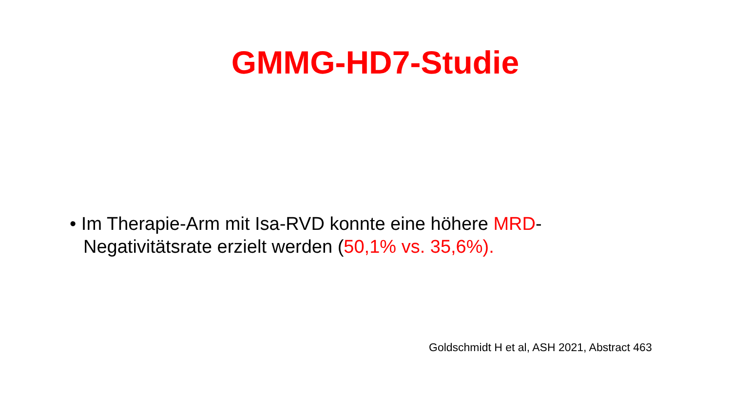GMMG-HD7-Studie
• Im Therapie-Arm mit Isa-RVD konnte eine höhere MRD-Negativitätsrate erzielt werden (50,1% vs. 35,6%).
Goldschmidt H et al, ASH 2021, Abstract 463